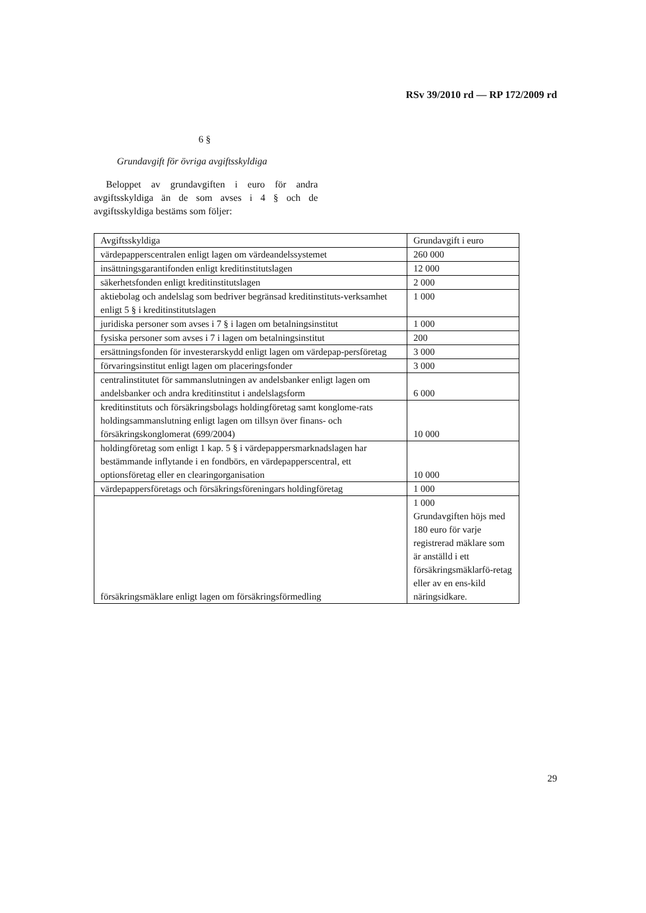RSv 39/2010 rd — RP 172/2009 rd
6 §
Grundavgift för övriga avgiftsskyldiga
Beloppet av grundavgiften i euro för andra avgiftsskyldiga än de som avses i 4 § och de avgiftsskyldiga bestäms som följer:
| Avgiftsskyldiga | Grundavgift i euro |
| --- | --- |
| värdepapperscentralen enligt lagen om värdeandelssystemet | 260 000 |
| insättningsgarantifonden enligt kreditinstitutslagen | 12 000 |
| säkerhetsfonden enligt kreditinstitutslagen | 2 000 |
| aktiebolag och andelslag som bedriver begränsad kreditinstituts-verksamhet enligt 5 § i kreditinstitutslagen | 1 000 |
| juridiska personer som avses i 7 § i lagen om betalningsinstitut | 1 000 |
| fysiska personer som avses i 7 i lagen om betalningsinstitut | 200 |
| ersättningsfonden för investerarskydd enligt lagen om värdepap-persföretag | 3 000 |
| förvaringsinstitut enligt lagen om placeringsfonder | 3 000 |
| centralinstitutet för sammanslutningen av andelsbanker enligt lagen om andelsbanker och andra kreditinstitut i andelslagsform | 6 000 |
| kreditinstituts och försäkringsbolags holdingföretag samt konglome-rats holdingsammanslutning enligt lagen om tillsyn över finans- och försäkringskonglomerat (699/2004) | 10 000 |
| holdingföretag som enligt 1 kap. 5 § i värdepappersmarknadslagen har bestämmande inflytande i en fondbörs, en värdepapperscentral, ett optionsföretag eller en clearingorganisation | 10 000 |
| värdepappersföretags och försäkringsföreningars holdingföretag | 1 000 |
| försäkringsmäklare enligt lagen om försäkringsförmedling | 1 000 Grundavgiften höjs med 180 euro för varje registrerad mäklare som är anställd i ett försäkringsmäklarfö-retag eller av en ens-kild näringsidkare. |
29